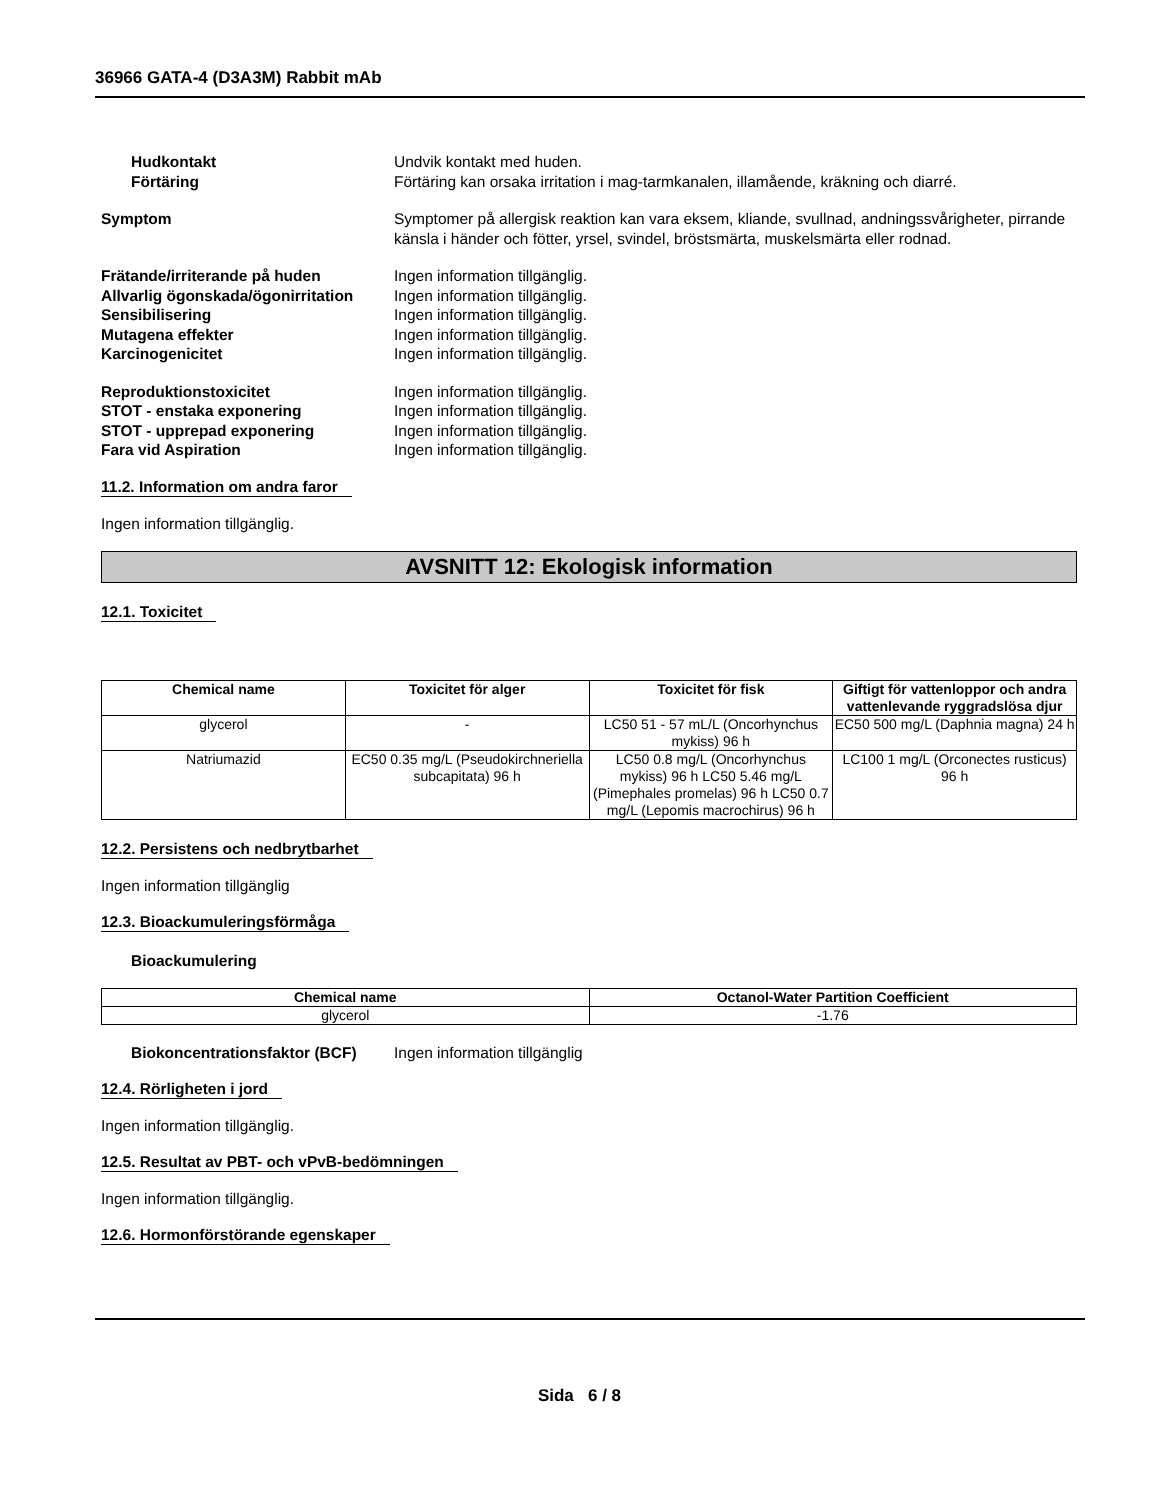36966 GATA-4 (D3A3M) Rabbit mAb
Hudkontakt Undvik kontakt med huden.
Förtäring Förtäring kan orsaka irritation i mag-tarmkanalen, illamående, kräkning och diarré.
Symptom Symptomer på allergisk reaktion kan vara eksem, kliande, svullnad, andningssvårigheter, pirrande känsla i händer och fötter, yrsel, svindel, bröstsmärta, muskelsmärta eller rodnad.
Frätande/irriterande på huden Ingen information tillgänglig.
Allvarlig ögonskada/ögonirritation
Ingen information tillgänglig.
Sensibilisering Ingen information tillgänglig.
Mutagena effekter Ingen information tillgänglig.
Karcinogenicitet Ingen information tillgänglig.
Reproduktionstoxicitet Ingen information tillgänglig.
STOT - enstaka exponering Ingen information tillgänglig.
STOT - upprepad exponering Ingen information tillgänglig.
Fara vid Aspiration Ingen information tillgänglig.
11.2. Information om andra faror
Ingen information tillgänglig.
AVSNITT 12: Ekologisk information
12.1. Toxicitet
| Chemical name | Toxicitet för alger | Toxicitet för fisk | Giftigt för vattenloppor och andra vattenlevande ryggradslösa djur |
| --- | --- | --- | --- |
| glycerol | - | LC50 51 - 57 mL/L (Oncorhynchus mykiss) 96 h | EC50 500 mg/L (Daphnia magna) 24 h |
| Natriumazid | EC50 0.35 mg/L (Pseudokirchneriella subcapitata) 96 h | LC50 0.8 mg/L (Oncorhynchus mykiss) 96 h LC50 5.46 mg/L (Pimephales promelas) 96 h LC50 0.7 mg/L (Lepomis macrochirus) 96 h | LC100 1 mg/L (Orconectes rusticus) 96 h |
12.2. Persistens och nedbrytbarhet
Ingen information tillgänglig
12.3. Bioackumuleringsförmåga
Bioackumulering
| Chemical name | Octanol-Water Partition Coefficient |
| --- | --- |
| glycerol | -1.76 |
Biokoncentrationsfaktor (BCF)
Ingen information tillgänglig
12.4. Rörligheten i jord
Ingen information tillgänglig.
12.5. Resultat av PBT- och vPvB-bedömningen
Ingen information tillgänglig.
12.6. Hormonförstörande egenskaper
Sida 6 / 8